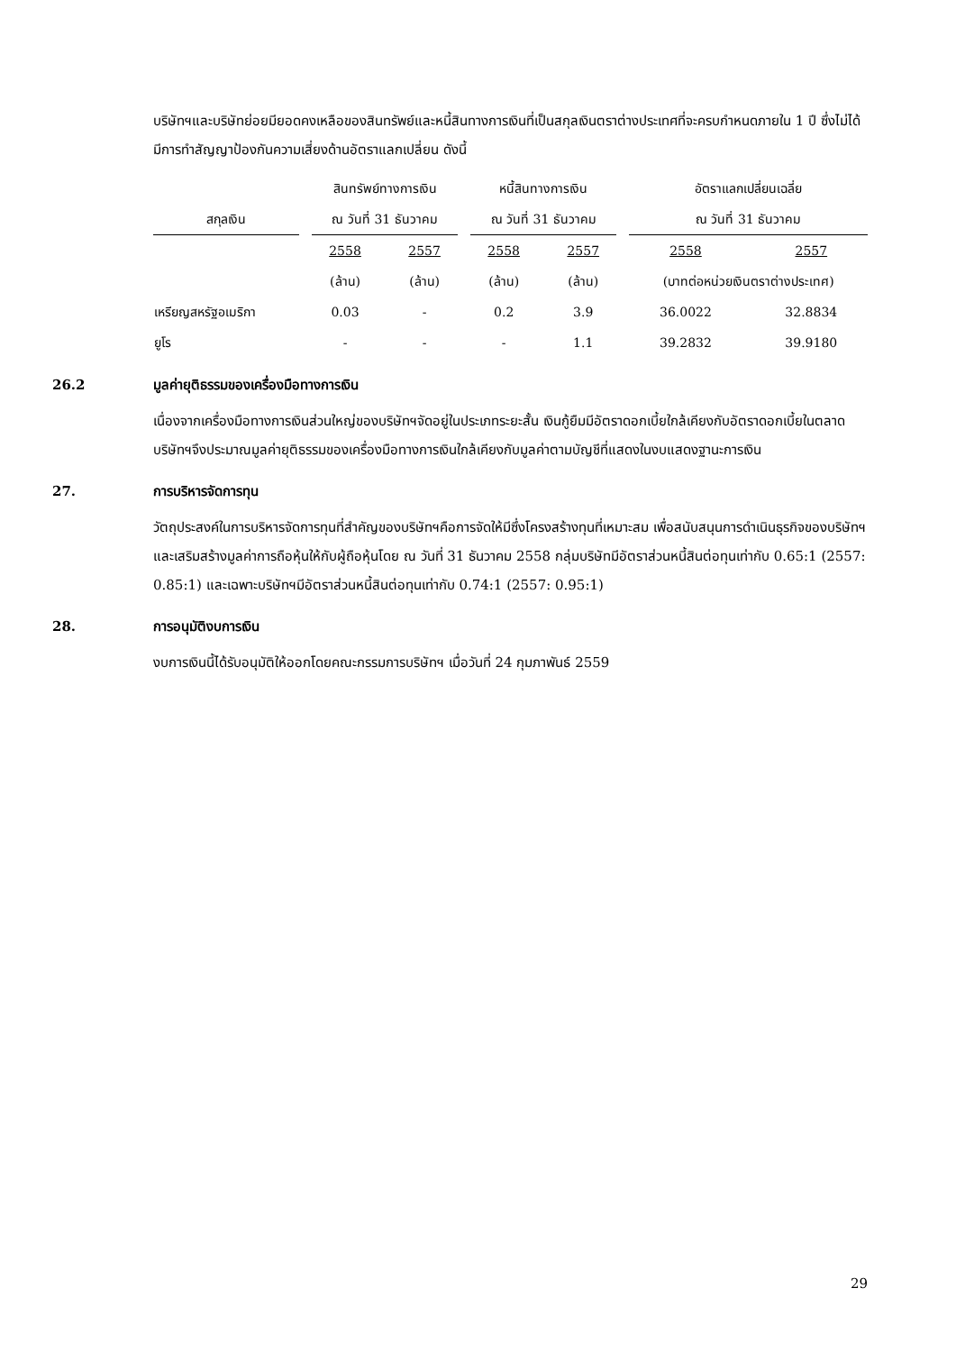บริษัทฯและบริษัทย่อยมียอดคงเหลือของสินทรัพย์และหนี้สินทางการเงินที่เป็นสกุลเงินตราต่างประเทศที่จะครบกำหนดภายใน 1 ปี ซึ่งไม่ได้มีการทำสัญญาป้องกันความเสี่ยงด้านอัตราแลกเปลี่ยน ดังนี้
| | สินทรัพย์ทางการเงิน | | หนี้สินทางการเงิน | | อัตราแลกเปลี่ยนเฉลี่ย | |
| --- | --- | --- | --- | --- | --- | --- |
| สกุลเงิน | ณ วันที่ 31 ธันวาคม | | ณ วันที่ 31 ธันวาคม | | ณ วันที่ 31 ธันวาคม | |
| | 2558 | 2557 | 2558 | 2557 | 2558 | 2557 |
| | (ล้าน) | (ล้าน) | (ล้าน) | (ล้าน) | (บาทต่อหน่วยเงินตราต่างประเทศ) | |
| เหรียญสหรัฐอเมริกา | 0.03 | - | 0.2 | 3.9 | 36.0022 | 32.8834 |
| ยูโร | - | - | - | 1.1 | 39.2832 | 39.9180 |
26.2 มูลค่ายุติธรรมของเครื่องมือทางการเงิน
เนื่องจากเครื่องมือทางการเงินส่วนใหญ่ของบริษัทฯจัดอยู่ในประเภทระยะสั้น เงินกู้ยืมมีอัตราดอกเบี้ยใกล้เคียงกับอัตราดอกเบี้ยในตลาด บริษัทฯจึงประมาณมูลค่ายุติธรรมของเครื่องมือทางการเงินใกล้เคียงกับมูลค่าตามบัญชีที่แสดงในงบแสดงฐานะการเงิน
27. การบริหารจัดการทุน
วัตถุประสงค์ในการบริหารจัดการทุนที่สำคัญของบริษัทฯคือการจัดให้มีซึ่งโครงสร้างทุนที่เหมาะสม เพื่อสนับสนุนการดำเนินธุรกิจของบริษัทฯและเสริมสร้างมูลค่าการถือหุ้นให้กับผู้ถือหุ้นโดย ณ วันที่ 31 ธันวาคม 2558 กลุ่มบริษัทมีอัตราส่วนหนี้สินต่อทุนเท่ากับ 0.65:1 (2557: 0.85:1) และเฉพาะบริษัทฯมีอัตราส่วนหนี้สินต่อทุนเท่ากับ 0.74:1 (2557: 0.95:1)
28. การอนุมัติงบการเงิน
งบการเงินนี้ได้รับอนุมัติให้ออกโดยคณะกรรมการบริษัทฯ เมื่อวันที่ 24 กุมภาพันธ์ 2559
29